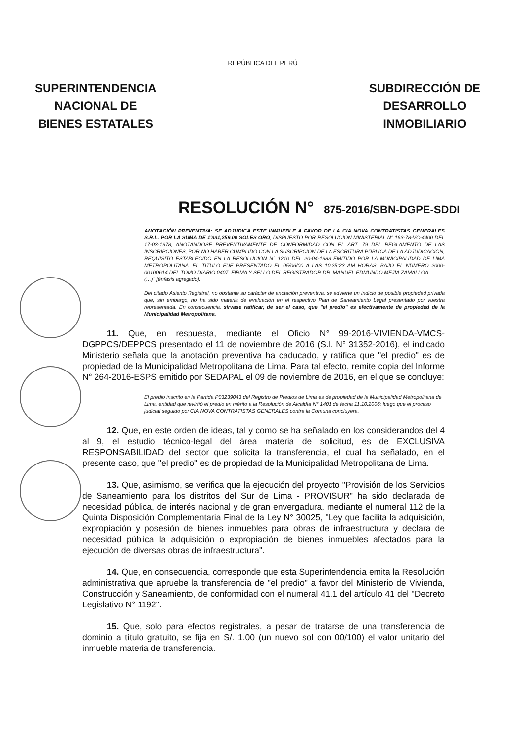SUPERINTENDENCIA
NACIONAL DE
BIENES ESTATALES
REPÚBLICA DEL PERÚ
SUBDIRECCIÓN DE
DESARROLLO
INMOBILIARIO
RESOLUCIÓN N° 875-2016/SBN-DGPE-SDDI
ANOTACIÓN PREVENTIVA: SE ADJUDICA ESTE INMUEBLE A FAVOR DE LA CIA NOVA CONTRATISTAS GENERALES S.R.L. POR LA SUMA DE 1'331,259.00 SOLES ORO, DISPUESTO POR RESOLUCIÓN MINISTERIAL N° 163-78-VC-4400 DEL 17-03-1978, ANOTÁNDOSE PREVENTIVAMENTE DE CONFORMIDAD CON EL ART. 79 DEL REGLAMENTO DE LAS INSCRIPCIONES, POR NO HABER CUMPLIDO CON LA SUSCRIPCIÓN DE LA ESCRITURA PÚBLICA DE LA ADJUDICACIÓN, REQUISITO ESTABLECIDO EN LA RESOLUCIÓN N° 1210 DEL 20-04-1983 EMITIDO POR LA MUNICIPALIDAD DE LIMA METROPOLITANA. EL TÍTULO FUE PRESENTADO EL 05/06/00 A LAS 10:25:23 AM HORAS, BAJO EL NÚMERO 2000-00100614 DEL TOMO DIARIO 0407. FIRMA Y SELLO DEL REGISTRADOR DR. MANUEL EDMUNDO MEJÍA ZAMALLOA
(…)" [énfasis agregado].
Del citado Asiento Registral, no obstante su carácter de anotación preventiva, se advierte un indicio de posible propiedad privada que, sin embargo, no ha sido materia de evaluación en el respectivo Plan de Saneamiento Legal presentado por vuestra representada. En consecuencia, sírvase ratificar, de ser el caso, que "el predio" es efectivamente de propiedad de la Municipalidad Metropolitana.
11. Que, en respuesta, mediante el Oficio N° 99-2016-VIVIENDA-VMCS-DGPPCS/DEPPCS presentado el 11 de noviembre de 2016 (S.I. N° 31352-2016), el indicado Ministerio señala que la anotación preventiva ha caducado, y ratifica que "el predio" es de propiedad de la Municipalidad Metropolitana de Lima. Para tal efecto, remite copia del Informe N° 264-2016-ESPS emitido por SEDAPAL el 09 de noviembre de 2016, en el que se concluye:
El predio inscrito en la Partida P03239043 del Registro de Predios de Lima es de propiedad de la Municipalidad Metropolitana de Lima, entidad que revirtió el predio en mérito a la Resolución de Alcaldía N° 1401 de fecha 11.10.2006; luego que el proceso judicial seguido por CIA NOVA CONTRATISTAS GENERALES contra la Comuna concluyera.
12. Que, en este orden de ideas, tal y como se ha señalado en los considerandos del 4 al 9, el estudio técnico-legal del área materia de solicitud, es de EXCLUSIVA RESPONSABILIDAD del sector que solicita la transferencia, el cual ha señalado, en el presente caso, que "el predio" es de propiedad de la Municipalidad Metropolitana de Lima.
13. Que, asimismo, se verifica que la ejecución del proyecto "Provisión de los Servicios de Saneamiento para los distritos del Sur de Lima - PROVISUR" ha sido declarada de necesidad pública, de interés nacional y de gran envergadura, mediante el numeral 112 de la Quinta Disposición Complementaria Final de la Ley N° 30025, "Ley que facilita la adquisición, expropiación y posesión de bienes inmuebles para obras de infraestructura y declara de necesidad pública la adquisición o expropiación de bienes inmuebles afectados para la ejecución de diversas obras de infraestructura".
14. Que, en consecuencia, corresponde que esta Superintendencia emita la Resolución administrativa que apruebe la transferencia de "el predio" a favor del Ministerio de Vivienda, Construcción y Saneamiento, de conformidad con el numeral 41.1 del artículo 41 del "Decreto Legislativo N° 1192".
15. Que, solo para efectos registrales, a pesar de tratarse de una transferencia de dominio a título gratuito, se fija en S/. 1.00 (un nuevo sol con 00/100) el valor unitario del inmueble materia de transferencia.